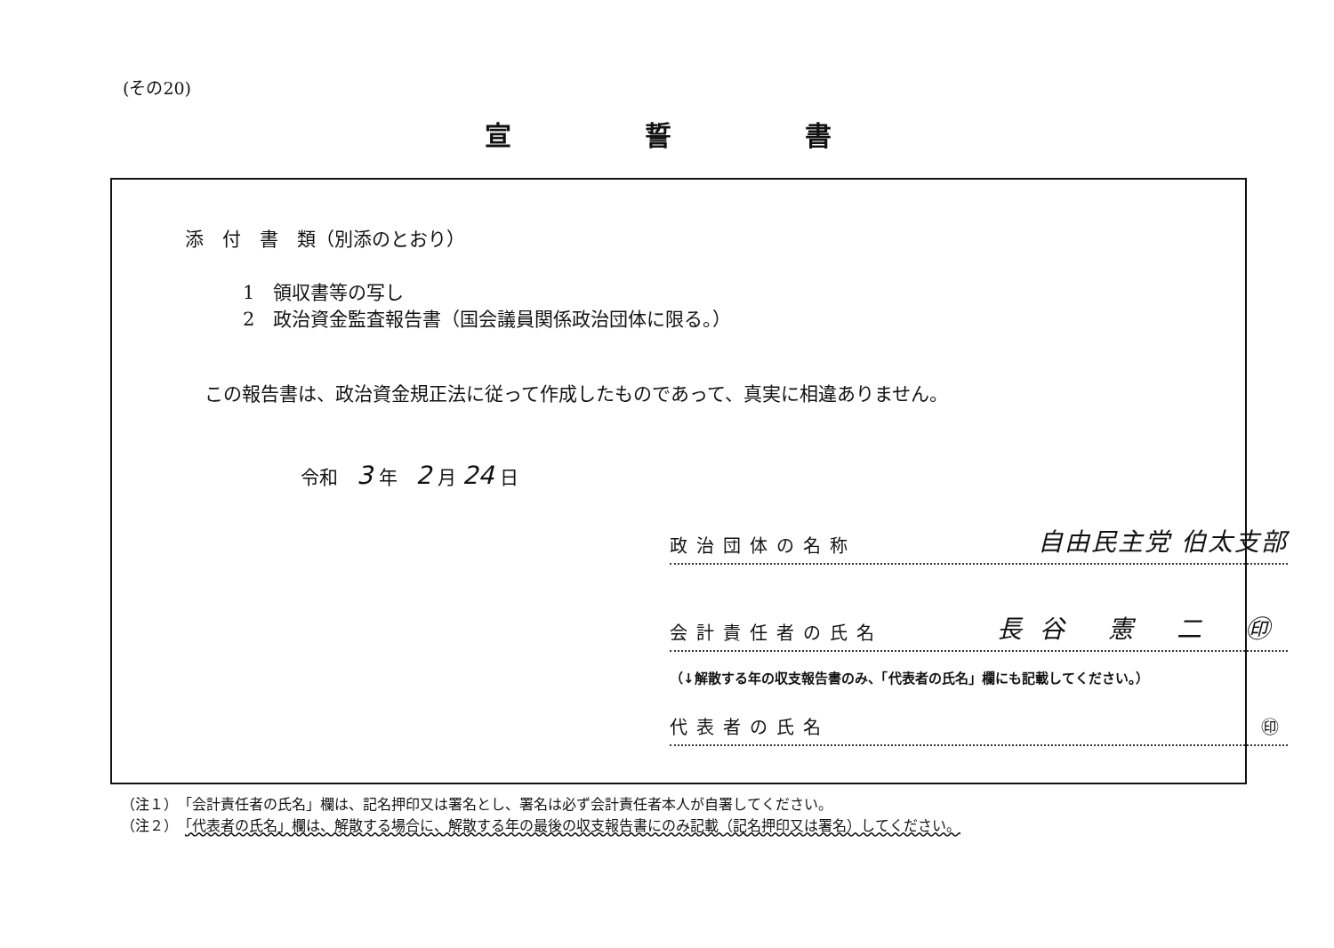(その20)
宣誓書
添　付　書　類（別添のとおり）
1　領収書等の写し
2　政治資金監査報告書（国会議員関係政治団体に限る。）
この報告書は、政治資金規正法に従って作成したものであって、真実に相違ありません。
令和　3 年　2 月 24 日
政治団体の名称 自由民主党 伯太支部
会計責任者の氏名 長谷 憲 二 ㊞
（↓解散する年の収支報告書のみ、「代表者の氏名」欄にも記載してください。）
代表者の氏名 ㊞
（注１）　「会計責任者の氏名」欄は、記名押印又は署名とし、署名は必ず会計責任者本人が自署してください。
（注２）　「代表者の氏名」欄は、解散する場合に、解散する年の最後の収支報告書にのみ記載（記名押印又は署名）してください。